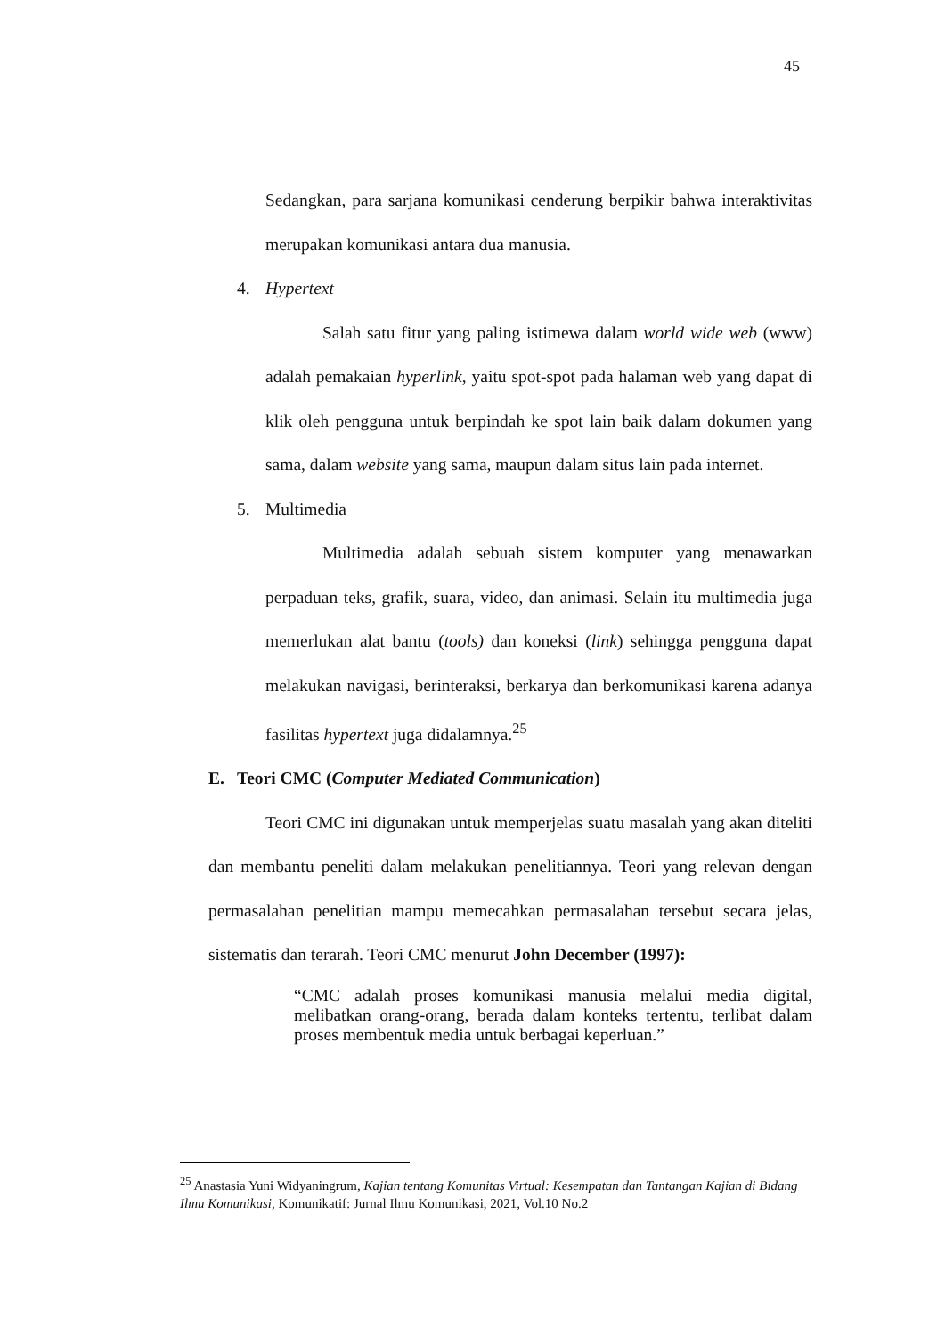45
Sedangkan, para sarjana komunikasi cenderung berpikir bahwa interaktivitas merupakan komunikasi antara dua manusia.
4. Hypertext
Salah satu fitur yang paling istimewa dalam world wide web (www) adalah pemakaian hyperlink, yaitu spot-spot pada halaman web yang dapat di klik oleh pengguna untuk berpindah ke spot lain baik dalam dokumen yang sama, dalam website yang sama, maupun dalam situs lain pada internet.
5. Multimedia
Multimedia adalah sebuah sistem komputer yang menawarkan perpaduan teks, grafik, suara, video, dan animasi. Selain itu multimedia juga memerlukan alat bantu (tools) dan koneksi (link) sehingga pengguna dapat melakukan navigasi, berinteraksi, berkarya dan berkomunikasi karena adanya fasilitas hypertext juga didalamnya.<sup>25</sup>
E. Teori CMC (Computer Mediated Communication)
Teori CMC ini digunakan untuk memperjelas suatu masalah yang akan diteliti dan membantu peneliti dalam melakukan penelitiannya. Teori yang relevan dengan permasalahan penelitian mampu memecahkan permasalahan tersebut secara jelas, sistematis dan terarah. Teori CMC menurut John December (1997):
“CMC adalah proses komunikasi manusia melalui media digital, melibatkan orang-orang, berada dalam konteks tertentu, terlibat dalam proses membentuk media untuk berbagai keperluan.”
<sup>25</sup> Anastasia Yuni Widyaningrum, Kajian tentang Komunitas Virtual: Kesempatan dan Tantangan Kajian di Bidang Ilmu Komunikasi, Komunikatif: Jurnal Ilmu Komunikasi, 2021, Vol.10 No.2